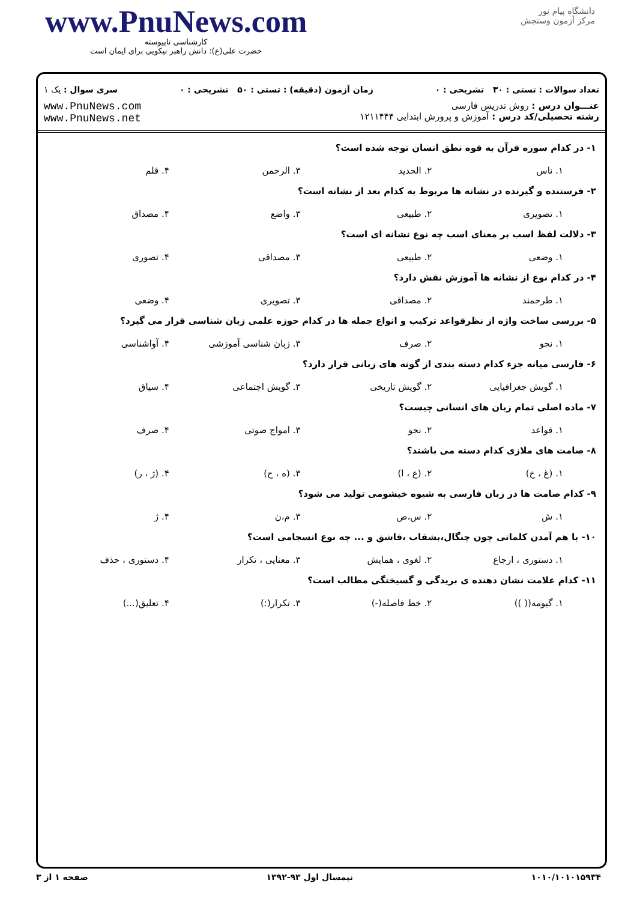www.PnuNews.com
کارشناسی ناپیوسته
حضرت علی(ع): دانش راهبر نیکویی برای ایمان است
دانشگاه پیام نور
مرکز آزمون وسنجش
تعداد سوالات : تستی : ۳۰ تشریحی : ۰ زمان آزمون (دقیقه) : تستی : ۵۰ تشریحی : ۰ سری سوال : یک ۱
عنـــوان درس : روش تدریس فارسی
رشته تحصیلی/کد درس : آموزش و پرورش ابتدایی ۱۲۱۱۴۴۴
www.PnuNews.com
www.PnuNews.net
۱- در کدام سوره قرآن به قوه نطق انسان توجه شده است؟
۱. ناس ۲. الحدید ۳. الرحمن ۴. قلم
۲- فرستنده و گیرنده در نشانه ها مربوط به کدام بعد از نشانه است؟
۱. تصویری ۲. طبیعی ۳. واضع ۴. مصداق
۳- دلالت لفظ اسب بر معنای اسب چه نوع نشانه ای است؟
۱. وضعی ۲. طبیعی ۳. مصداقی ۴. تصوری
۴- در کدام نوع از نشانه ها آموزش نقش دارد؟
۱. طرحمند ۲. مصداقی ۳. تصویری ۴. وضعی
۵- بررسی ساخت واژه از نظرقواعد ترکیب و انواع جمله ها در کدام حوزه علمی زبان شناسی قرار می گیرد؟
۱. نحو ۲. صرف ۳. زبان شناسی آموزشی ۴. آواشناسی
۶- فارسی میانه جزء کدام دسته بندی از گونه های زبانی قرار دارد؟
۱. گویش جغرافیایی ۲. گویش تاریخی ۳. گویش اجتماعی ۴. سیاق
۷- ماده اصلی تمام زبان های انسانی چیست؟
۱. قواعد ۲. نحو ۳. امواج صوتی ۴. صرف
۸- صامت های ملازی کدام دسته می باشند؟
۱. (غ ، خ) ۲. (ع ، ا) ۳. (ه ، ح) ۴. (ژ ، ر)
۹- کدام صامت ها در زبان فارسی به شیوه خیشومی تولید می شود؟
۱. ش ۲. س،ص ۳. م،ن ۴. ژ
۱۰- با هم آمدن کلماتی چون چنگال،بشقاب ،قاشق و ... چه نوع انسجامی است؟
۱. دستوری ، ارجاع ۲. لغوی ، همایش ۳. معنایی ، تکرار ۴. دستوری ، حذف
۱۱- کدام علامت نشان دهنده ی بریدگی و گسیختگی مطالب است؟
۱. گیومه(( )) ۲. خط فاصله(-) ۳. تکرار(:) ۴. تعلیق(...)
۱۰۱۰/۱۰۱۰۱۵۹۳۴ نیمسال اول ۹۳-۱۳۹۲ صفحه ۱ از ۳